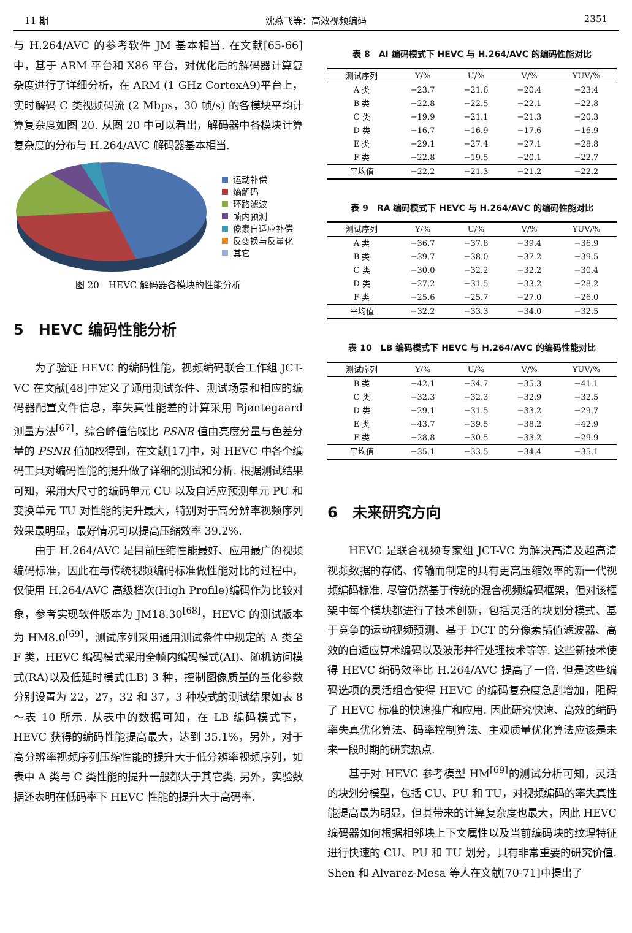11 期 沈燕飞等：高效视频编码 2351
与 H.264/AVC 的参考软件 JM 基本相当. 在文献[65-66]中，基于 ARM 平台和 X86 平台，对优化后的解码器计算复杂度进行了详细分析，在 ARM (1 GHz CortexA9)平台上，实时解码 C 类视频码流 (2 Mbps，30 帧/s) 的各模块平均计算复杂度如图 20. 从图 20 中可以看出，解码器中各模块计算复杂度的分布与 H.264/AVC 解码器基本相当.
运动补偿
熵解码
环路滤波
帧内预测
像素自适应补偿
反变换与反量化
其它
图 20　HEVC 解码器各模块的性能分析
5　HEVC 编码性能分析
为了验证 HEVC 的编码性能，视频编码联合工作组 JCT-VC 在文献[48]中定义了通用测试条件、测试场景和相应的编码器配置文件信息，率失真性能差的计算采用 Bjøntegaard 测量方法<sup>[67]</sup>，综合峰值信噪比 PSNR 值由亮度分量与色差分量的 PSNR 值加权得到，在文献[17]中，对 HEVC 中各个编码工具对编码性能的提升做了详细的测试和分析. 根据测试结果可知，采用大尺寸的编码单元 CU 以及自适应预测单元 PU 和变换单元 TU 对性能的提升最大，特别对于高分辨率视频序列效果最明显，最好情况可以提高压缩效率 39.2%.
由于 H.264/AVC 是目前压缩性能最好、应用最广的视频编码标准，因此在与传统视频编码标准做性能对比的过程中，仅使用 H.264/AVC 高级档次(High Profile)编码作为比较对象，参考实现软件版本为 JM18.30<sup>[68]</sup>，HEVC 的测试版本为 HM8.0<sup>[69]</sup>，测试序列采用通用测试条件中规定的 A 类至 F 类，HEVC 编码模式采用全帧内编码模式(AI)、随机访问模式(RA)以及低延时模式(LB) 3 种，控制图像质量的量化参数分别设置为 22，27，32 和 37，3 种模式的测试结果如表 8～表 10 所示. 从表中的数据可知，在 LB 编码模式下，HEVC 获得的编码性能提高最大，达到 35.1%，另外，对于高分辨率视频序列压缩性能的提升大于低分辨率视频序列，如表中 A 类与 C 类性能的提升一般都大于其它类. 另外，实验数据还表明在低码率下 HEVC 性能的提升大于高码率.
表 8　AI 编码模式下 HEVC 与 H.264/AVC 的编码性能对比
| 测试序列 | Y/% | U/% | V/% | YUV/% |
| --- | --- | --- | --- | --- |
| A 类 | −23.7 | −21.6 | −20.4 | −23.4 |
| B 类 | −22.8 | −22.5 | −22.1 | −22.8 |
| C 类 | −19.9 | −21.1 | −21.3 | −20.3 |
| D 类 | −16.7 | −16.9 | −17.6 | −16.9 |
| E 类 | −29.1 | −27.4 | −27.1 | −28.8 |
| F 类 | −22.8 | −19.5 | −20.1 | −22.7 |
| 平均值 | −22.2 | −21.3 | −21.2 | −22.2 |
表 9　RA 编码模式下 HEVC 与 H.264/AVC 的编码性能对比
| 测试序列 | Y/% | U/% | V/% | YUV/% |
| --- | --- | --- | --- | --- |
| A 类 | −36.7 | −37.8 | −39.4 | −36.9 |
| B 类 | −39.7 | −38.0 | −37.2 | −39.5 |
| C 类 | −30.0 | −32.2 | −32.2 | −30.4 |
| D 类 | −27.2 | −31.5 | −33.2 | −28.2 |
| F 类 | −25.6 | −25.7 | −27.0 | −26.0 |
| 平均值 | −32.2 | −33.3 | −34.0 | −32.5 |
表 10　LB 编码模式下 HEVC 与 H.264/AVC 的编码性能对比
| 测试序列 | Y/% | U/% | V/% | YUV/% |
| --- | --- | --- | --- | --- |
| B 类 | −42.1 | −34.7 | −35.3 | −41.1 |
| C 类 | −32.3 | −32.3 | −32.9 | −32.5 |
| D 类 | −29.1 | −31.5 | −33.2 | −29.7 |
| E 类 | −43.7 | −39.5 | −38.2 | −42.9 |
| F 类 | −28.8 | −30.5 | −33.2 | −29.9 |
| 平均值 | −35.1 | −33.5 | −34.4 | −35.1 |
6　未来研究方向
HEVC 是联合视频专家组 JCT-VC 为解决高清及超高清视频数据的存储、传输而制定的具有更高压缩效率的新一代视频编码标准. 尽管仍然基于传统的混合视频编码框架，但对该框架中每个模块都进行了技术创新，包括灵活的块划分模式、基于竞争的运动视频预测、基于 DCT 的分像素插值滤波器、高效的自适应算术编码以及波形并行处理技术等等. 这些新技术使得 HEVC 编码效率比 H.264/AVC 提高了一倍. 但是这些编码选项的灵活组合使得 HEVC 的编码复杂度急剧增加，阻碍了 HEVC 标准的快速推广和应用. 因此研究快速、高效的编码率失真优化算法、码率控制算法、主观质量优化算法应该是未来一段时期的研究热点.
基于对 HEVC 参考模型 HM<sup>[69]</sup>的测试分析可知，灵活的块划分模型，包括 CU、PU 和 TU，对视频编码的率失真性能提高最为明显，但其带来的计算复杂度也最大，因此 HEVC 编码器如何根据相邻块上下文属性以及当前编码块的纹理特征进行快速的 CU、PU 和 TU 划分，具有非常重要的研究价值. Shen 和 Alvarez-Mesa 等人在文献[70-71]中提出了